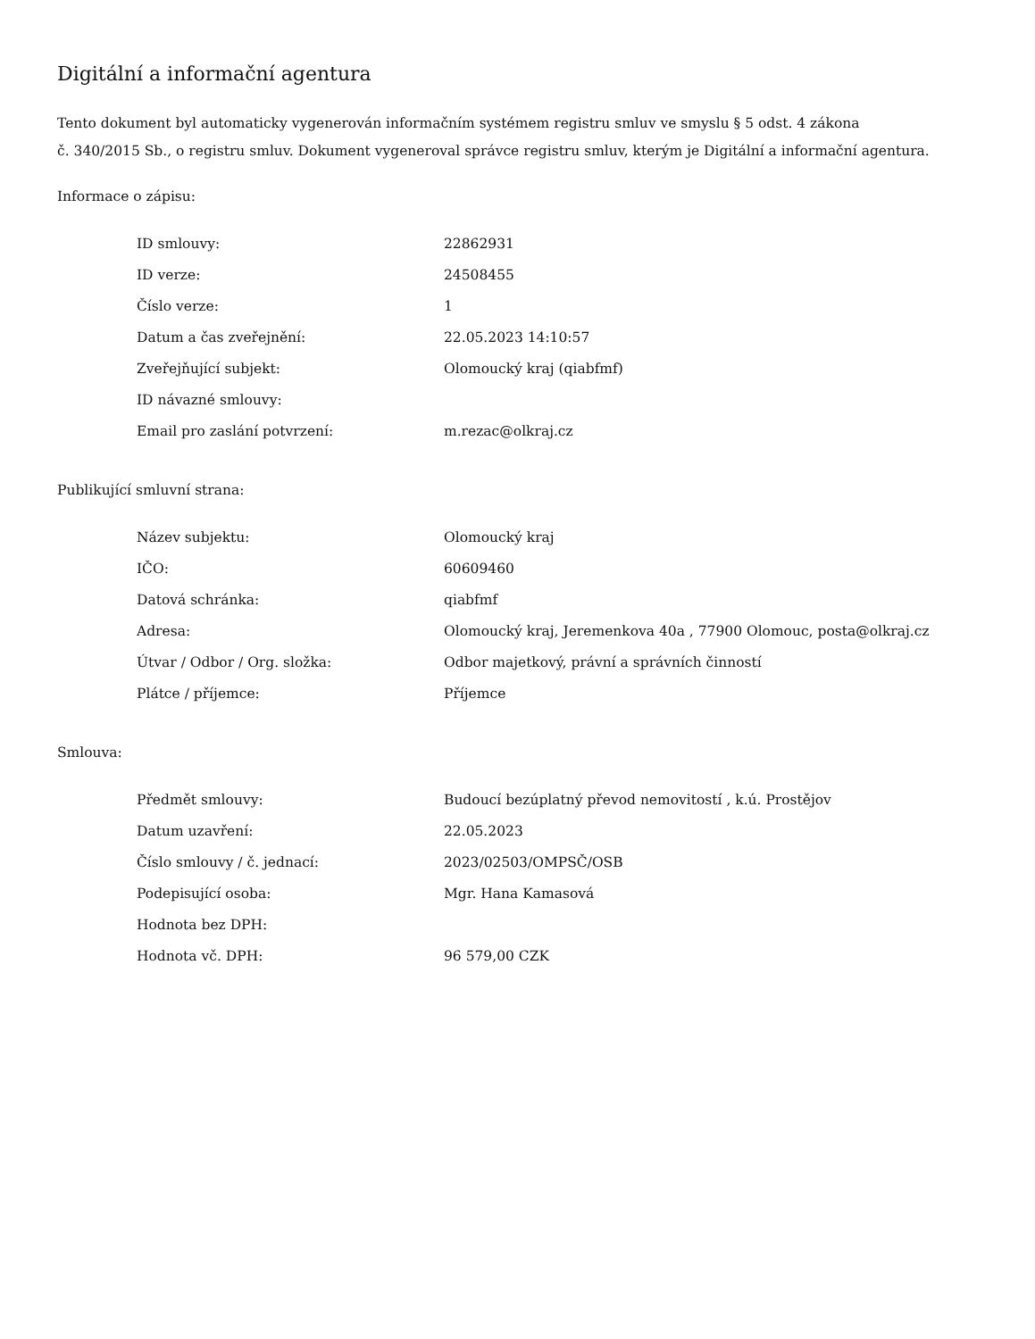Digitální a informační agentura
Tento dokument byl automaticky vygenerován informačním systémem registru smluv ve smyslu § 5 odst. 4 zákona
č. 340/2015 Sb., o registru smluv. Dokument vygeneroval správce registru smluv, kterým je Digitální a informační agentura.
Informace o zápisu:
| ID smlouvy: | 22862931 |
| ID verze: | 24508455 |
| Číslo verze: | 1 |
| Datum a čas zveřejnění: | 22.05.2023 14:10:57 |
| Zveřejňující subjekt: | Olomoucký kraj (qiabfmf) |
| ID návazné smlouvy: | |
| Email pro zaslání potvrzení: | m.rezac@olkraj.cz |
Publikující smluvní strana:
| Název subjektu: | Olomoucký kraj |
| IČO: | 60609460 |
| Datová schránka: | qiabfmf |
| Adresa: | Olomoucký kraj, Jeremenkova 40a , 77900 Olomouc, posta@olkraj.cz |
| Útvar / Odbor / Org. složka: | Odbor majetkový, právní a správních činností |
| Plátce / příjemce: | Příjemce |
Smlouva:
| Předmět smlouvy: | Budoucí bezúplatný převod nemovitostí , k.ú. Prostějov |
| Datum uzavření: | 22.05.2023 |
| Číslo smlouvy / č. jednací: | 2023/02503/OMPSČ/OSB |
| Podepisující osoba: | Mgr. Hana Kamasová |
| Hodnota bez DPH: | |
| Hodnota vč. DPH: | 96 579,00 CZK |